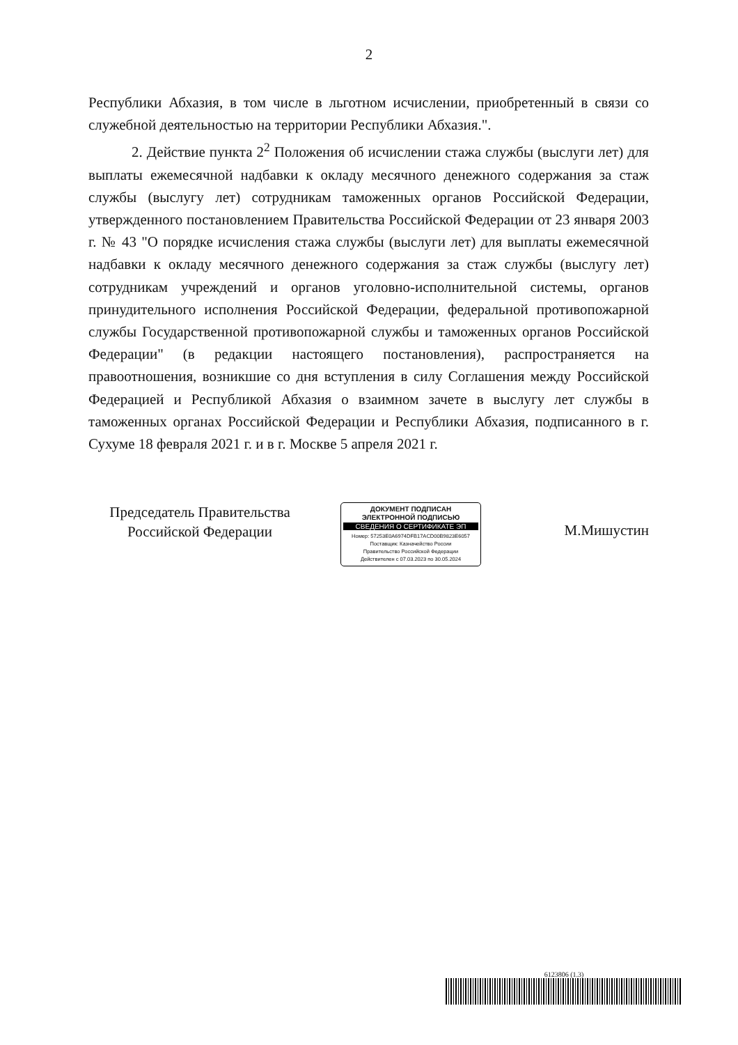2
Республики Абхазия, в том числе в льготном исчислении, приобретенный в связи со служебной деятельностью на территории Республики Абхазия.".
2. Действие пункта 2<sup>2</sup> Положения об исчислении стажа службы (выслуги лет) для выплаты ежемесячной надбавки к окладу месячного денежного содержания за стаж службы (выслугу лет) сотрудникам таможенных органов Российской Федерации, утвержденного постановлением Правительства Российской Федерации от 23 января 2003 г. № 43 "О порядке исчисления стажа службы (выслуги лет) для выплаты ежемесячной надбавки к окладу месячного денежного содержания за стаж службы (выслугу лет) сотрудникам учреждений и органов уголовно-исполнительной системы, органов принудительного исполнения Российской Федерации, федеральной противопожарной службы Государственной противопожарной службы и таможенных органов Российской Федерации" (в редакции настоящего постановления), распространяется на правоотношения, возникшие со дня вступления в силу Соглашения между Российской Федерацией и Республикой Абхазия о взаимном зачете в выслугу лет службы в таможенных органах Российской Федерации и Республики Абхазия, подписанного в г. Сухуме 18 февраля 2021 г. и в г. Москве 5 апреля 2021 г.
Председатель Правительства
Российской Федерации
ДОКУМЕНТ ПОДПИСАН
ЭЛЕКТРОННОЙ ПОДПИСЬЮ
СВЕДЕНИЯ О СЕРТИФИКАТЕ ЭП
Номер: 57253E0A6974DFB17ACD00B9823E6057
Поставщик: Казначейство России
Правительство Российской Федерации
Действителен с 07.03.2023 по 30.05.2024
М.Мишустин
6123806 (1.3)